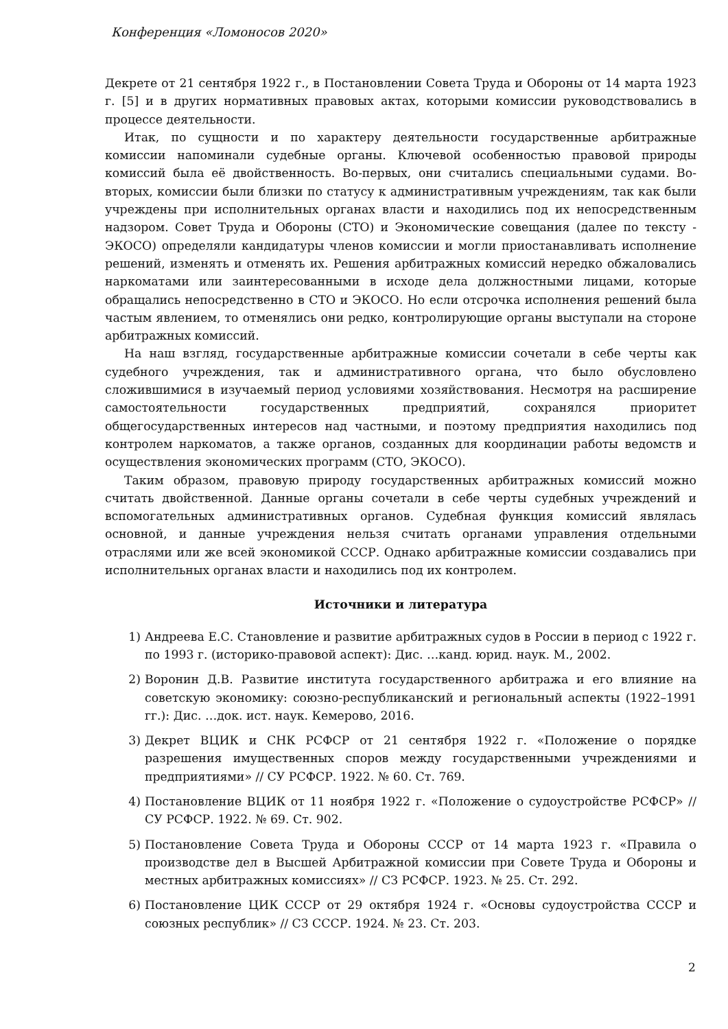Конференция «Ломоносов 2020»
Декрете от 21 сентября 1922 г., в Постановлении Совета Труда и Обороны от 14 марта 1923 г. [5] и в других нормативных правовых актах, которыми комиссии руководствовались в процессе деятельности.
Итак, по сущности и по характеру деятельности государственные арбитражные комиссии напоминали судебные органы. Ключевой особенностью правовой природы комиссий была её двойственность. Во-первых, они считались специальными судами. Во-вторых, комиссии были близки по статусу к административным учреждениям, так как были учреждены при исполнительных органах власти и находились под их непосредственным надзором. Совет Труда и Обороны (СТО) и Экономические совещания (далее по тексту - ЭКОСО) определяли кандидатуры членов комиссии и могли приостанавливать исполнение решений, изменять и отменять их. Решения арбитражных комиссий нередко обжаловались наркоматами или заинтересованными в исходе дела должностными лицами, которые обращались непосредственно в СТО и ЭКОСО. Но если отсрочка исполнения решений была частым явлением, то отменялись они редко, контролирующие органы выступали на стороне арбитражных комиссий.
На наш взгляд, государственные арбитражные комиссии сочетали в себе черты как судебного учреждения, так и административного органа, что было обусловлено сложившимися в изучаемый период условиями хозяйствования. Несмотря на расширение самостоятельности государственных предприятий, сохранялся приоритет общегосударственных интересов над частными, и поэтому предприятия находились под контролем наркоматов, а также органов, созданных для координации работы ведомств и осуществления экономических программ (СТО, ЭКОСО).
Таким образом, правовую природу государственных арбитражных комиссий можно считать двойственной. Данные органы сочетали в себе черты судебных учреждений и вспомогательных административных органов. Судебная функция комиссий являлась основной, и данные учреждения нельзя считать органами управления отдельными отраслями или же всей экономикой СССР. Однако арбитражные комиссии создавались при исполнительных органах власти и находились под их контролем.
Источники и литература
1) Андреева Е.С. Становление и развитие арбитражных судов в России в период с 1922 г. по 1993 г. (историко-правовой аспект): Дис. …канд. юрид. наук. М., 2002.
2) Воронин Д.В. Развитие института государственного арбитража и его влияние на советскую экономику: союзно-республиканский и региональный аспекты (1922–1991 гг.): Дис. …док. ист. наук. Кемерово, 2016.
3) Декрет ВЦИК и СНК РСФСР от 21 сентября 1922 г. «Положение о порядке разрешения имущественных споров между государственными учреждениями и предприятиями» // СУ РСФСР. 1922. № 60. Ст. 769.
4) Постановление ВЦИК от 11 ноября 1922 г. «Положение о судоустройстве РСФСР» // СУ РСФСР. 1922. № 69. Ст. 902.
5) Постановление Совета Труда и Обороны СССР от 14 марта 1923 г. «Правила о производстве дел в Высшей Арбитражной комиссии при Совете Труда и Обороны и местных арбитражных комиссиях» // СЗ РСФСР. 1923. № 25. Ст. 292.
6) Постановление ЦИК СССР от 29 октября 1924 г. «Основы судоустройства СССР и союзных республик» // СЗ СССР. 1924. № 23. Ст. 203.
2